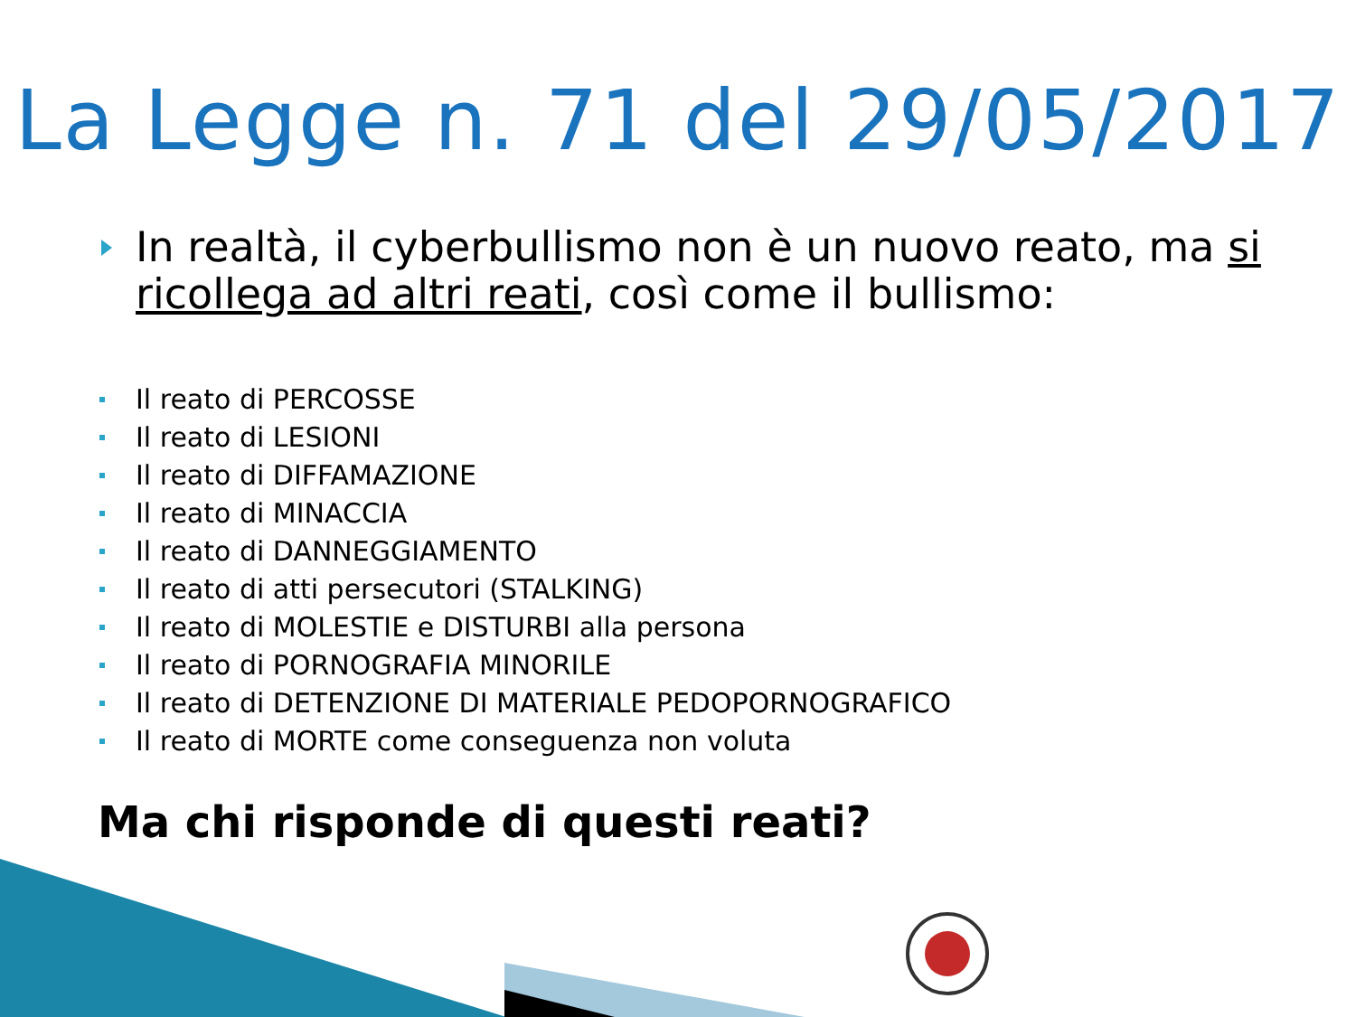La Legge n. 71 del 29/05/2017
In realtà, il cyberbullismo non è un nuovo reato, ma si ricollega ad altri reati, così come il bullismo:
Il reato di PERCOSSE
Il reato di LESIONI
Il reato di DIFFAMAZIONE
Il reato di MINACCIA
Il reato di DANNEGGIAMENTO
Il reato di atti persecutori (STALKING)
Il reato di MOLESTIE e DISTURBI alla persona
Il reato di PORNOGRAFIA MINORILE
Il reato di DETENZIONE DI MATERIALE PEDOPORNOGRAFICO
Il reato di MORTE come conseguenza non voluta
Ma chi risponde di questi reati?